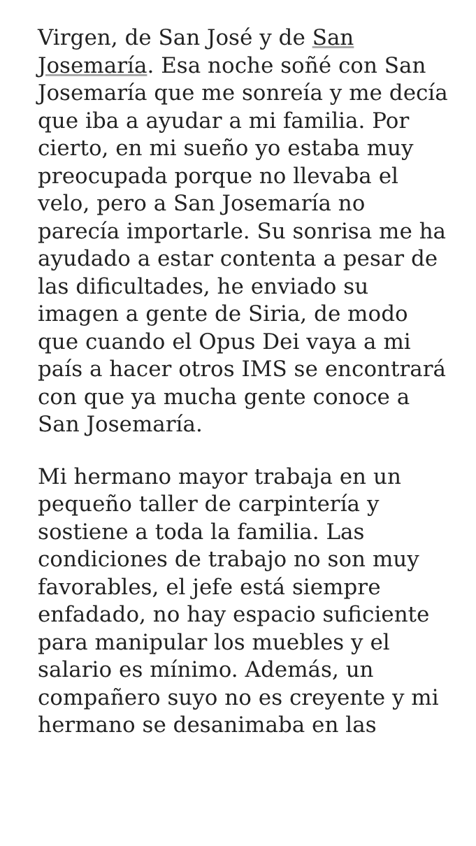Virgen, de San José y de San Josemaría. Esa noche soñé con San Josemaría que me sonreía y me decía que iba a ayudar a mi familia. Por cierto, en mi sueño yo estaba muy preocupada porque no llevaba el velo, pero a San Josemaría no parecía importarle. Su sonrisa me ha ayudado a estar contenta a pesar de las dificultades, he enviado su imagen a gente de Siria, de modo que cuando el Opus Dei vaya a mi país a hacer otros IMS se encontrará con que ya mucha gente conoce a San Josemaría.
Mi hermano mayor trabaja en un pequeño taller de carpintería y sostiene a toda la familia. Las condiciones de trabajo no son muy favorables, el jefe está siempre enfadado, no hay espacio suficiente para manipular los muebles y el salario es mínimo. Además, un compañero suyo no es creyente y mi hermano se desanimaba en las